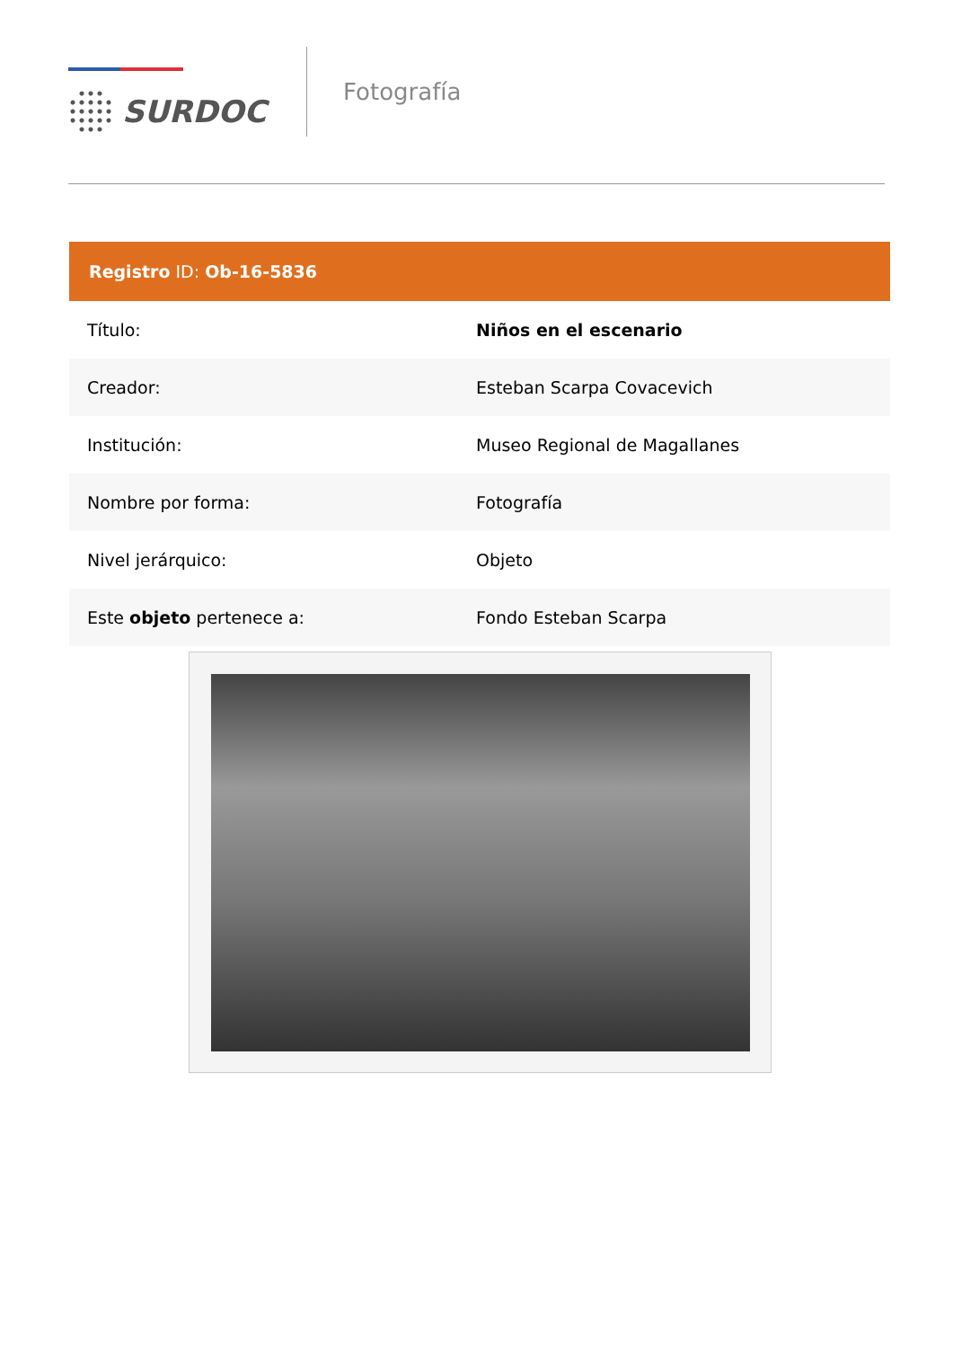SURDOC
Fotografía
| Registro ID: Ob-16-5836 | |
| --- | --- |
| Título: | Niños en el escenario |
| Creador: | Esteban Scarpa Covacevich |
| Institución: | Museo Regional de Magallanes |
| Nombre por forma: | Fotografía |
| Nivel jerárquico: | Objeto |
| Este objeto pertenece a: | Fondo Esteban Scarpa |